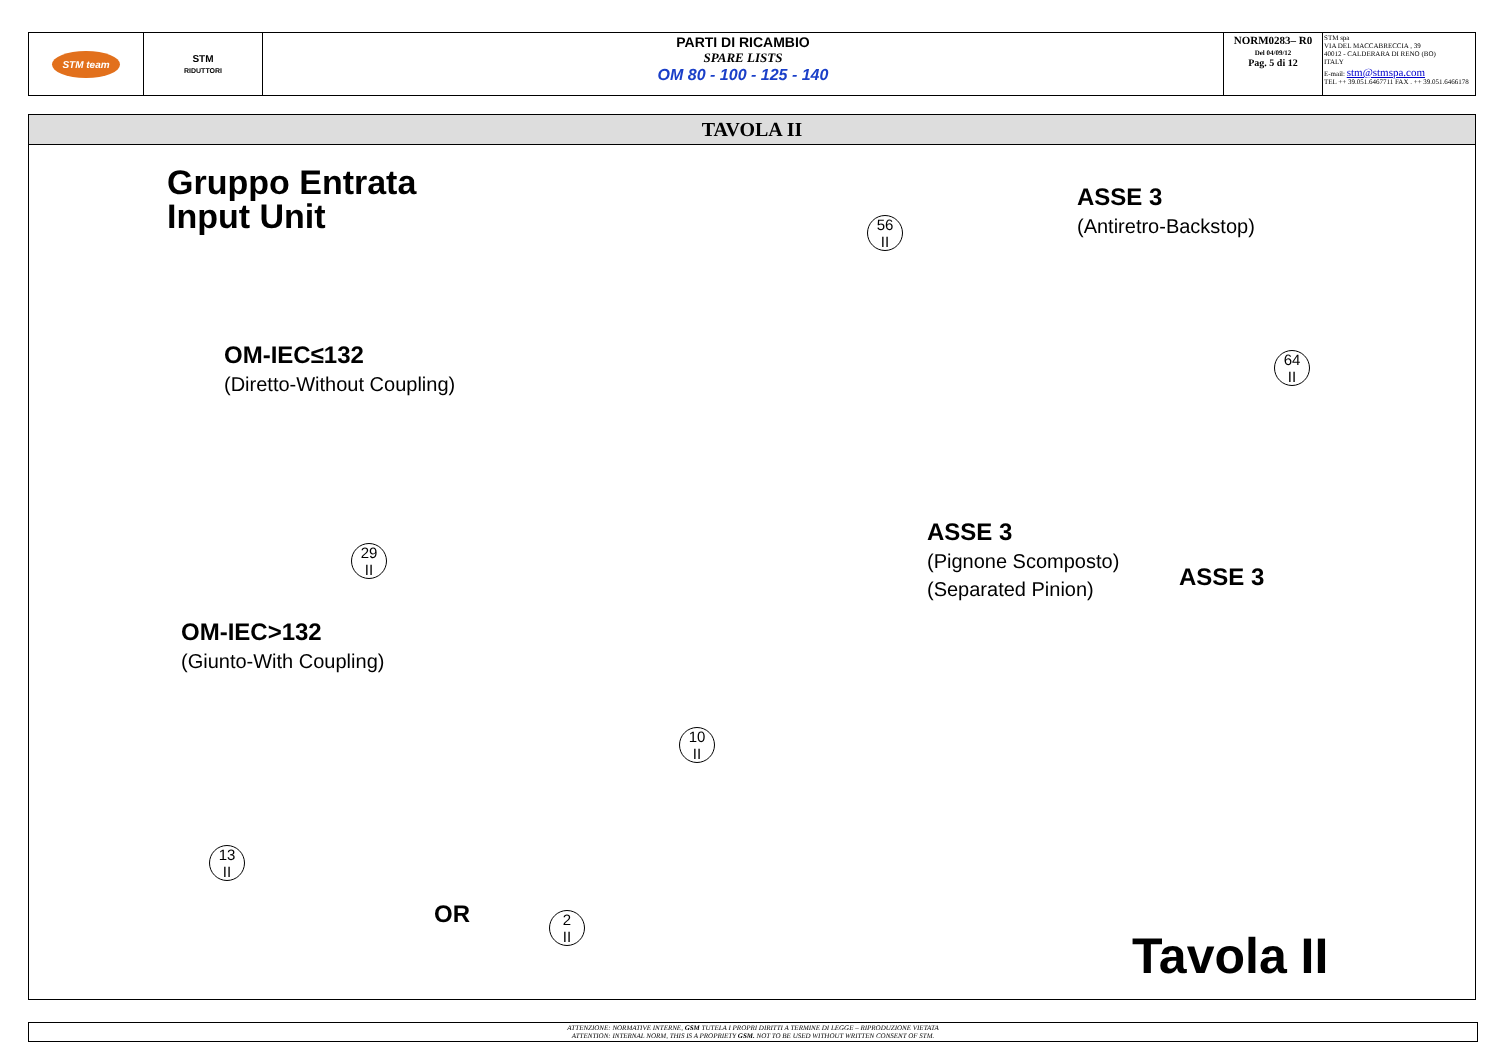| STM team | STM RIDUTTORI | PARTI DI RICAMBIO SPARE LISTS OM 80 - 100 - 125 - 140 | NORM0283– R0 Del 04/09/12 Pag. 5 di 12 | STM spa VIA DEL MACCABRECCIA , 39 40012 - CALDERARA DI RENO (BO) ITALY E-mail: stm@stmspa.com TEL ++ 39.051.6467711 FAX . ++ 39.051.6466178 |
TAVOLA II
Gruppo Entrata
Input Unit
ASSE 3
(Antiretro-Backstop)
OM-IEC≤132
(Diretto-Without Coupling)
ASSE 3
(Pignone Scomposto)
(Separated Pinion)
ASSE 3
OM-IEC>132
(Giunto-With Coupling)
OR
Tavola II
29
II
13
II
2
II
10
II
56
II
64
II
ATTENZIONE: NORMATIVE INTERNE, GSM TUTELA I PROPRI DIRITTI A TERMINE DI LEGGE – RIPRODUZIONE VIETATA
ATTENTION: INTERNAL NORM, THIS IS A PROPRIETY GSM. NOT TO BE USED WITHOUT WRITTEN CONSENT OF STM.